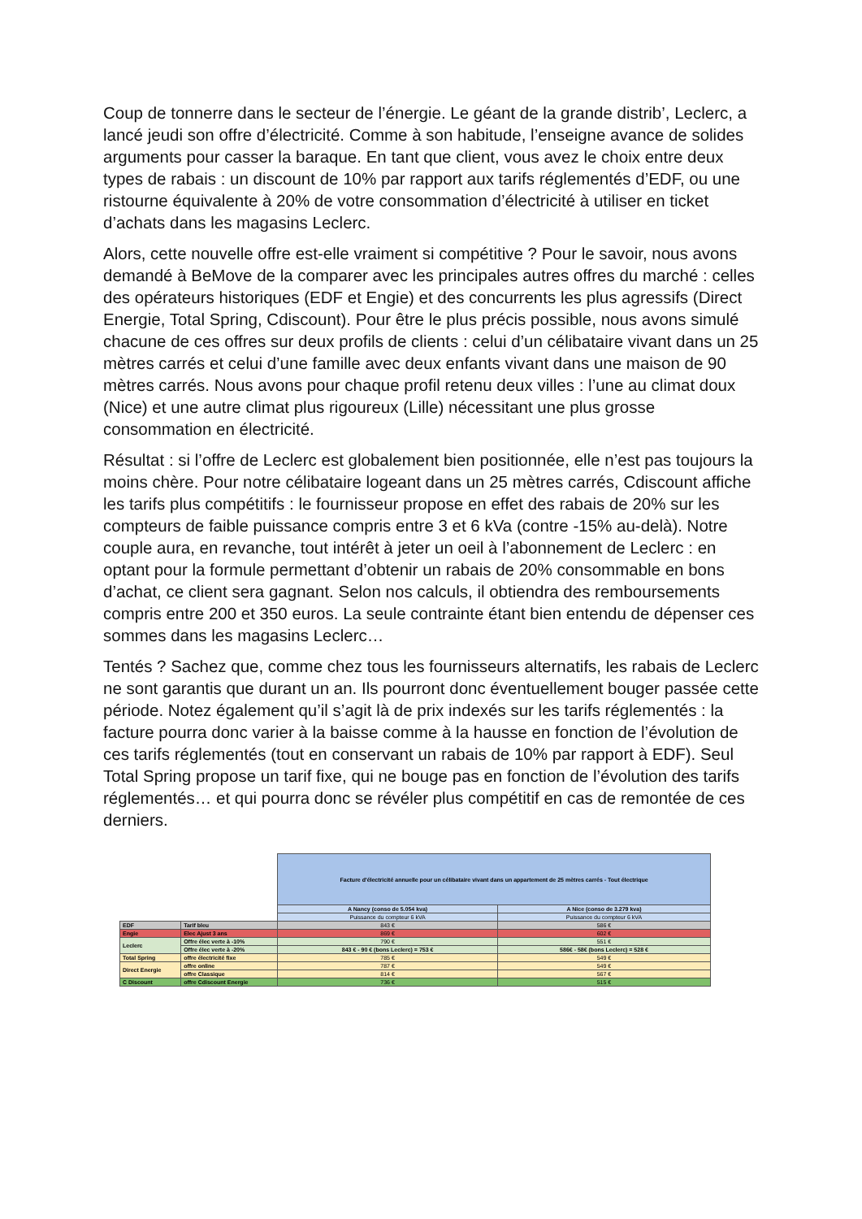Coup de tonnerre dans le secteur de l’énergie. Le géant de la grande distrib’, Leclerc, a lancé jeudi son offre d’électricité. Comme à son habitude, l’enseigne avance de solides arguments pour casser la baraque. En tant que client, vous avez le choix entre deux types de rabais : un discount de 10% par rapport aux tarifs réglementés d’EDF, ou une ristourne équivalente à 20% de votre consommation d’électricité à utiliser en ticket d’achats dans les magasins Leclerc.
Alors, cette nouvelle offre est-elle vraiment si compétitive ? Pour le savoir, nous avons demandé à BeMove de la comparer avec les principales autres offres du marché : celles des opérateurs historiques (EDF et Engie) et des concurrents les plus agressifs (Direct Energie, Total Spring, Cdiscount). Pour être le plus précis possible, nous avons simulé chacune de ces offres sur deux profils de clients : celui d’un célibataire vivant dans un 25 mètres carrés et celui d’une famille avec deux enfants vivant dans une maison de 90 mètres carrés. Nous avons pour chaque profil retenu deux villes : l’une au climat doux (Nice) et une autre climat plus rigoureux (Lille) nécessitant une plus grosse consommation en électricité.
Résultat : si l’offre de Leclerc est globalement bien positionnée, elle n’est pas toujours la moins chère. Pour notre célibataire logeant dans un 25 mètres carrés, Cdiscount affiche les tarifs plus compétitifs : le fournisseur propose en effet des rabais de 20% sur les compteurs de faible puissance compris entre 3 et 6 kVa (contre -15% au-delà). Notre couple aura, en revanche, tout intérêt à jeter un oeil à l’abonnement de Leclerc : en optant pour la formule permettant d’obtenir un rabais de 20% consommable en bons d’achat, ce client sera gagnant. Selon nos calculs, il obtiendra des remboursements compris entre 200 et 350 euros. La seule contrainte étant bien entendu de dépenser ces sommes dans les magasins Leclerc…
Tentés ? Sachez que, comme chez tous les fournisseurs alternatifs, les rabais de Leclerc ne sont garantis que durant un an. Ils pourront donc éventuellement bouger passée cette période. Notez également qu’il s’agit là de prix indexés sur les tarifs réglementés : la facture pourra donc varier à la baisse comme à la hausse en fonction de l’évolution de ces tarifs réglementés (tout en conservant un rabais de 10% par rapport à EDF). Seul Total Spring propose un tarif fixe, qui ne bouge pas en fonction de l’évolution des tarifs réglementés… et qui pourra donc se révéler plus compétitif en cas de remontée de ces derniers.
| | | Facture d'électricité annuelle pour un célibataire vivant dans un appartement de 25 mètres carrés - Tout électrique | |
| | | A Nancy (conso de 5.054 kva) | A Nice (conso de 3.279 kva) |
| | | Puissance du compteur 6 kVA | Puissance du compteur 6 kVA |
| EDF | Tarif bleu | 843 € | 586 € |
| Engie | Elec Ajust 3 ans | 869 € | 602 € |
| Leclerc | Offre élec verte à -10% | 790 € | 551 € |
| | Offre élec verte à -20% | 843 € - 90 € (bons Leclerc) = 753 € | 586€ - 58€ (bons Leclerc) = 528 € |
| Total Spring | offre électricité fixe | 785 € | 549 € |
| Direct Energie | offre online | 787 € | 549 € |
| | offre Classique | 814 € | 567 € |
| C Discount | offre Cdiscount Energie | 736 € | 515 € |